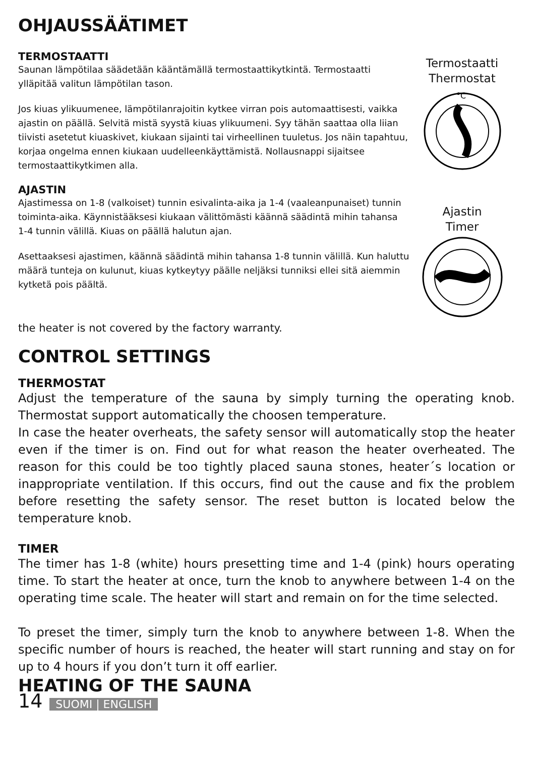OHJAUSSÄÄTIMET
TERMOSTAATTI
Saunan lämpötilaa säädetään kääntämällä termostaattikytkintä. Termostaatti ylläpitää valitun lämpötilan tason.
Jos kiuas ylikuumenee, lämpötilanrajoitin kytkee virran pois automaattisesti, vaikka ajastin on päällä. Selvitä mistä syystä kiuas ylikuumeni. Syy tähän saattaa olla liian tiivisti asetetut kiuaskivet, kiukaan sijainti tai virheellinen tuuletus. Jos näin tapahtuu, korjaa ongelma ennen kiukaan uudelleenkäyttämistä. Nollausnappi sijaitsee termostaattikytkimen alla.
Termostaatti
Thermostat
°C
AJASTIN
Ajastimessa on 1-8 (valkoiset) tunnin esivalinta-aika ja 1-4 (vaaleanpunaiset) tunnin toiminta-aika. Käynnistääksesi kiukaan välittömästi käännä säädintä mihin tahansa 1-4 tunnin välillä. Kiuas on päällä halutun ajan.
Asettaaksesi ajastimen, käännä säädintä mihin tahansa 1-8 tunnin välillä. Kun haluttu määrä tunteja on kulunut, kiuas kytkeytyy päälle neljäksi tunniksi ellei sitä aiemmin kytketä pois päältä.
Ajastin
Timer
the heater is not covered by the factory warranty.
CONTROL SETTINGS
THERMOSTAT
Adjust the temperature of the sauna by simply turning the operating knob. Thermostat support automatically the choosen temperature.
In case the heater overheats, the safety sensor will automatically stop the heater even if the timer is on. Find out for what reason the heater overheated. The reason for this could be too tightly placed sauna stones, heater´s location or inappropriate ventilation. If this occurs, find out the cause and fix the problem before resetting the safety sensor. The reset button is located below the temperature knob.
TIMER
The timer has 1-8 (white) hours presetting time and 1-4 (pink) hours operating time. To start the heater at once, turn the knob to anywhere between 1-4 on the operating time scale. The heater will start and remain on for the time selected.
To preset the timer, simply turn the knob to anywhere between 1-8. When the specific number of hours is reached, the heater will start running and stay on for up to 4 hours if you don’t turn it off earlier.
HEATING OF THE SAUNA
14 SUOMI | ENGLISH